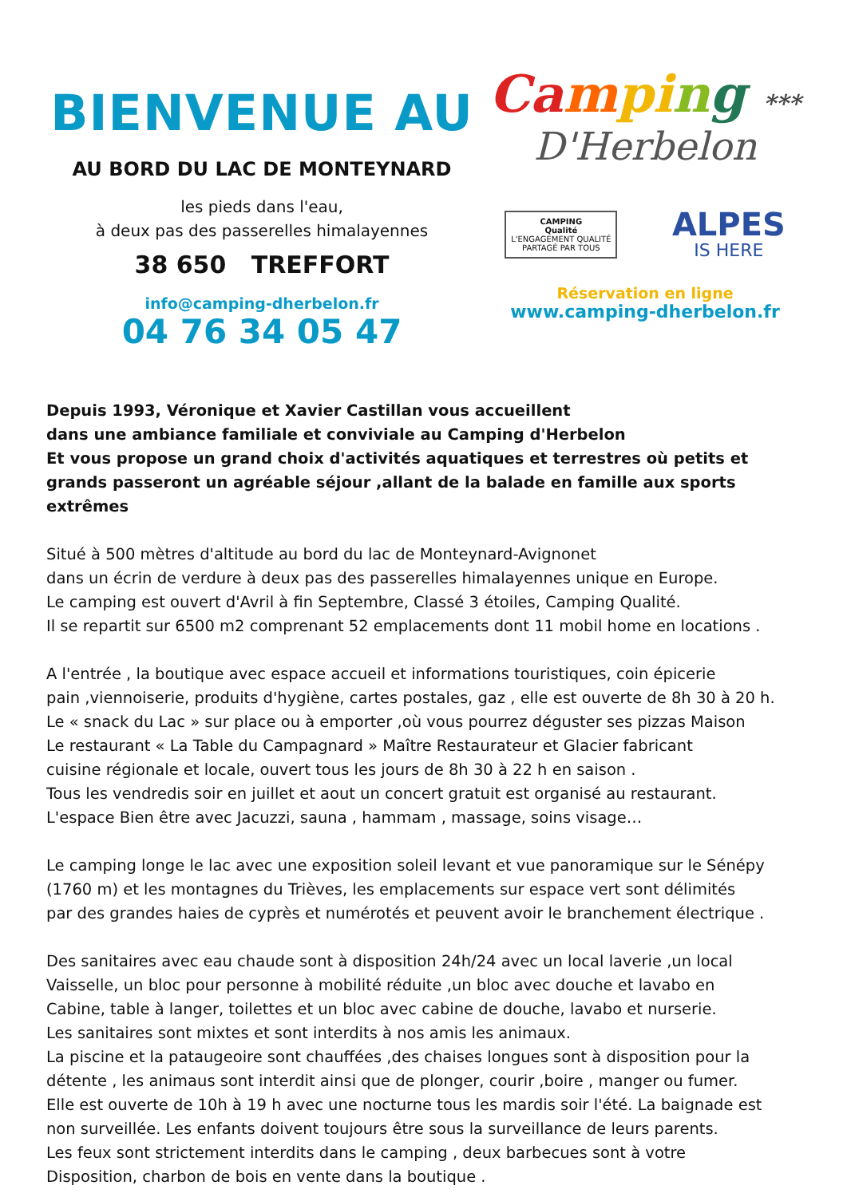BIENVENUE AU
AU BORD DU LAC DE MONTEYNARD
les pieds dans l'eau,
à deux pas des passerelles himalayennes
38 650 TREFFORT
info@camping-dherbelon.fr
04 76 34 05 47
Ca mpi ng ***
D'Herbelon
CAMPING
Qualité
L'ENGAGEMENT QUALITÉ
PARTAGÉ PAR TOUS
ALPES
IS HERE
Réservation en ligne
www.camping-dherbelon.fr
Depuis 1993, Véronique et Xavier Castillan vous accueillent
dans une ambiance familiale et conviviale au Camping d'Herbelon
Et vous propose un grand choix d'activités aquatiques et terrestres où petits et grands passeront un agréable séjour ,allant de la balade en famille aux sports extrêmes
Situé à 500 mètres d'altitude au bord du lac de Monteynard-Avignonet
dans un écrin de verdure à deux pas des passerelles himalayennes unique en Europe.
Le camping est ouvert d'Avril à fin Septembre, Classé 3 étoiles, Camping Qualité.
Il se repartit sur 6500 m2 comprenant 52 emplacements dont 11 mobil home en locations .
A l'entrée , la boutique avec espace accueil et informations touristiques, coin épicerie
pain ,viennoiserie, produits d'hygiène, cartes postales, gaz , elle est ouverte de 8h 30 à 20 h.
Le « snack du Lac » sur place ou à emporter ,où vous pourrez déguster ses pizzas Maison
Le restaurant « La Table du Campagnard » Maître Restaurateur et Glacier fabricant
cuisine régionale et locale, ouvert tous les jours de 8h 30 à 22 h en saison .
Tous les vendredis soir en juillet et aout un concert gratuit est organisé au restaurant.
L'espace Bien être avec Jacuzzi, sauna , hammam , massage, soins visage…
Le camping longe le lac avec une exposition soleil levant et vue panoramique sur le Sénépy
(1760 m) et les montagnes du Trièves, les emplacements sur espace vert sont délimités
par des grandes haies de cyprès et numérotés et peuvent avoir le branchement électrique .
Des sanitaires avec eau chaude sont à disposition 24h/24 avec un local laverie ,un local
Vaisselle, un bloc pour personne à mobilité réduite ,un bloc avec douche et lavabo en
Cabine, table à langer, toilettes et un bloc avec cabine de douche, lavabo et nurserie.
Les sanitaires sont mixtes et sont interdits à nos amis les animaux.
La piscine et la pataugeoire sont chauffées ,des chaises longues sont à disposition pour la
détente , les animaus sont interdit ainsi que de plonger, courir ,boire , manger ou fumer.
Elle est ouverte de 10h à 19 h avec une nocturne tous les mardis soir l'été. La baignade est
non surveillée. Les enfants doivent toujours être sous la surveillance de leurs parents.
Les feux sont strictement interdits dans le camping , deux barbecues sont à votre
Disposition, charbon de bois en vente dans la boutique .